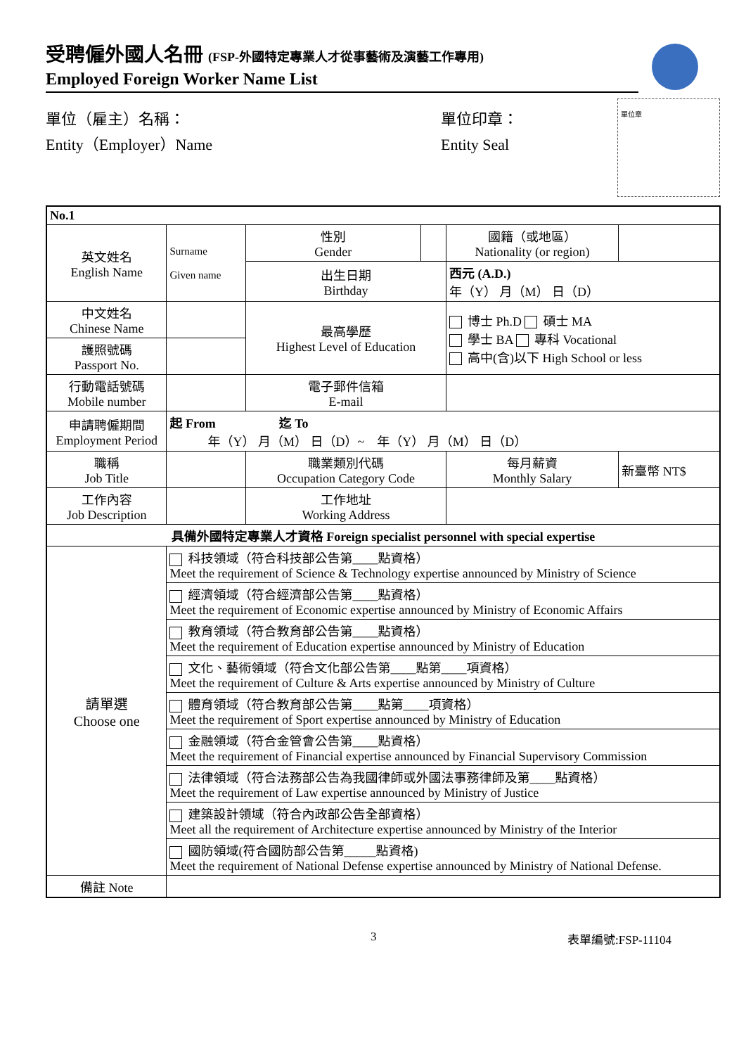受聘僱外國人名冊 (FSP-外國特定專業人才從事藝術及演藝工作專用)
Employed Foreign Worker Name List
單位（雇主）名稱：
Entity（Employer）Name
單位印章：
Entity Seal
單位章
| No.1 | | | | | |
| 英文姓名 English Name | Surname Given name | 性別 Gender | | 國籍（或地區） Nationality (or region) | |
| | | 出生日期 Birthday | | 西元 (A.D.) 年（Y） 月（M） 日（D） | |
| 中文姓名 Chinese Name | | 最高學歷 Highest Level of Education | | 博士 Ph.D 碩士 MA 學士 BA 專科 Vocational 高中(含)以下 High School or less | |
| 護照號碼 Passport No. | | | | | |
| 行動電話號碼 Mobile number | | 電子郵件信箱 E-mail | | | |
| 申請聘僱期間 Employment Period | 起 From 迄 To 年（Y） 月（M） 日（D）~ 年（Y） 月（M） 日（D） | | | | |
| 職稱 Job Title | | 職業類別代碼 Occupation Category Code | | 每月薪資 Monthly Salary | 新臺幣 NT$ |
| 工作內容 Job Description | | 工作地址 Working Address | | | |
| 具備外國特定專業人才資格 Foreign specialist personnel with special expertise | | | | | |
| 請單選 Choose one | 科技領域（符合科技部公告第____點資格） Meet the requirement of Science & Technology expertise announced by Ministry of Science | | | | |
| | 經濟領域（符合經濟部公告第____點資格） Meet the requirement of Economic expertise announced by Ministry of Economic Affairs | | | | |
| | 教育領域（符合教育部公告第____點資格） Meet the requirement of Education expertise announced by Ministry of Education | | | | |
| | 文化、藝術領域（符合文化部公告第____點第____項資格） Meet the requirement of Culture & Arts expertise announced by Ministry of Culture | | | | |
| | 體育領域（符合教育部公告第____點第____項資格） Meet the requirement of Sport expertise announced by Ministry of Education | | | | |
| | 金融領域（符合金管會公告第____點資格） Meet the requirement of Financial expertise announced by Financial Supervisory Commission | | | | |
| | 法律領域（符合法務部公告為我國律師或外國法事務律師及第____點資格） Meet the requirement of Law expertise announced by Ministry of Justice | | | | |
| | 建築設計領域（符合內政部公告全部資格） Meet all the requirement of Architecture expertise announced by Ministry of the Interior | | | | |
| | 國防領域(符合國防部公告第_____點資格) Meet the requirement of National Defense expertise announced by Ministry of National Defense. | | | | |
| 備註 Note | | | | | |
3 表單編號:FSP-11104